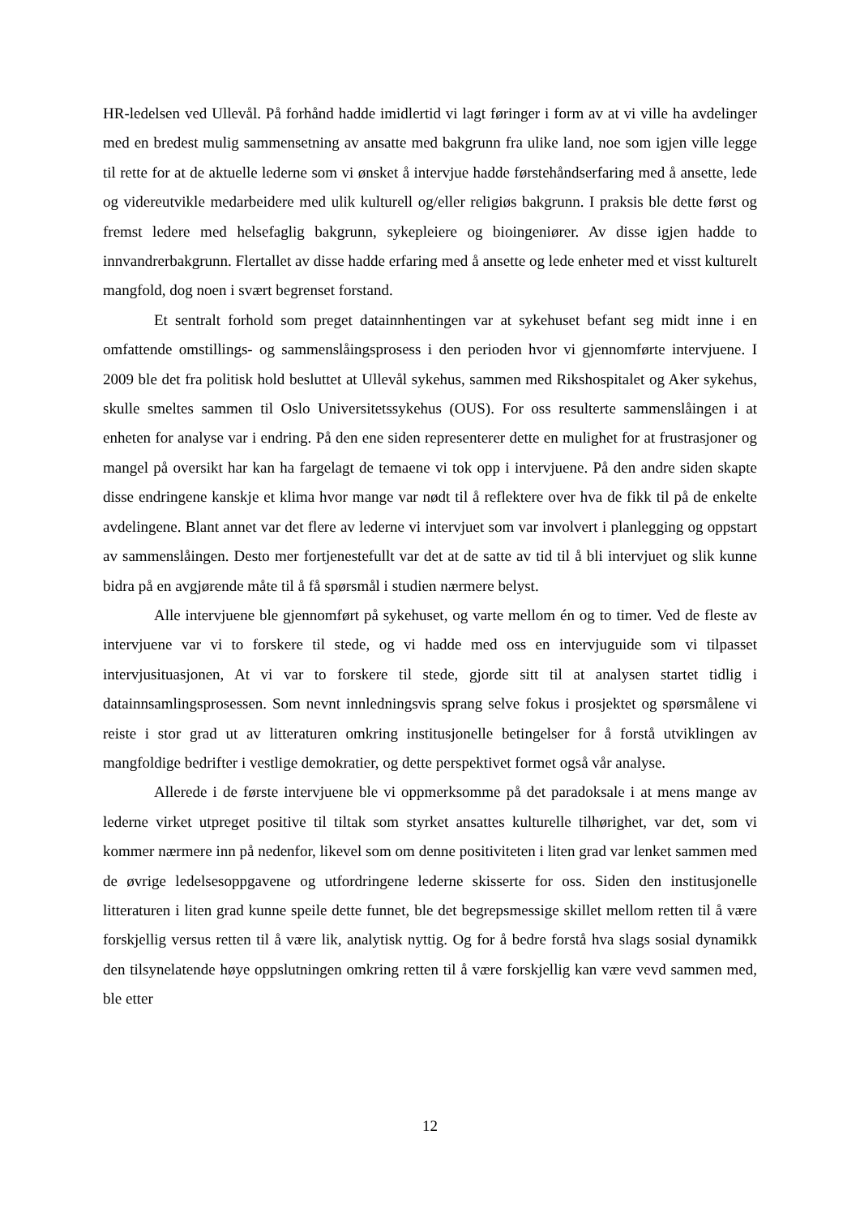HR-ledelsen ved Ullevål. På forhånd hadde imidlertid vi lagt føringer i form av at vi ville ha avdelinger med en bredest mulig sammensetning av ansatte med bakgrunn fra ulike land, noe som igjen ville legge til rette for at de aktuelle lederne som vi ønsket å intervjue hadde førstehåndserfaring med å ansette, lede og videreutvikle medarbeidere med ulik kulturell og/eller religiøs bakgrunn. I praksis ble dette først og fremst ledere med helsefaglig bakgrunn, sykepleiere og bioingeniører. Av disse igjen hadde to innvandrerbakgrunn. Flertallet av disse hadde erfaring med å ansette og lede enheter med et visst kulturelt mangfold, dog noen i svært begrenset forstand.
Et sentralt forhold som preget datainnhentingen var at sykehuset befant seg midt inne i en omfattende omstillings- og sammenslåingsprosess i den perioden hvor vi gjennomførte intervjuene. I 2009 ble det fra politisk hold besluttet at Ullevål sykehus, sammen med Rikshospitalet og Aker sykehus, skulle smeltes sammen til Oslo Universitetssykehus (OUS). For oss resulterte sammenslåingen i at enheten for analyse var i endring. På den ene siden representerer dette en mulighet for at frustrasjoner og mangel på oversikt har kan ha fargelagt de temaene vi tok opp i intervjuene. På den andre siden skapte disse endringene kanskje et klima hvor mange var nødt til å reflektere over hva de fikk til på de enkelte avdelingene. Blant annet var det flere av lederne vi intervjuet som var involvert i planlegging og oppstart av sammenslåingen. Desto mer fortjenestefullt var det at de satte av tid til å bli intervjuet og slik kunne bidra på en avgjørende måte til å få spørsmål i studien nærmere belyst.
Alle intervjuene ble gjennomført på sykehuset, og varte mellom én og to timer. Ved de fleste av intervjuene var vi to forskere til stede, og vi hadde med oss en intervjuguide som vi tilpasset intervjusituasjonen, At vi var to forskere til stede, gjorde sitt til at analysen startet tidlig i datainnsamlingsprosessen. Som nevnt innledningsvis sprang selve fokus i prosjektet og spørsmålene vi reiste i stor grad ut av litteraturen omkring institusjonelle betingelser for å forstå utviklingen av mangfoldige bedrifter i vestlige demokratier, og dette perspektivet formet også vår analyse.
Allerede i de første intervjuene ble vi oppmerksomme på det paradoksale i at mens mange av lederne virket utpreget positive til tiltak som styrket ansattes kulturelle tilhørighet, var det, som vi kommer nærmere inn på nedenfor, likevel som om denne positiviteten i liten grad var lenket sammen med de øvrige ledelsesoppgavene og utfordringene lederne skisserte for oss. Siden den institusjonelle litteraturen i liten grad kunne speile dette funnet, ble det begrepsmessige skillet mellom retten til å være forskjellig versus retten til å være lik, analytisk nyttig. Og for å bedre forstå hva slags sosial dynamikk den tilsynelatende høye oppslutningen omkring retten til å være forskjellig kan være vevd sammen med, ble etter
12